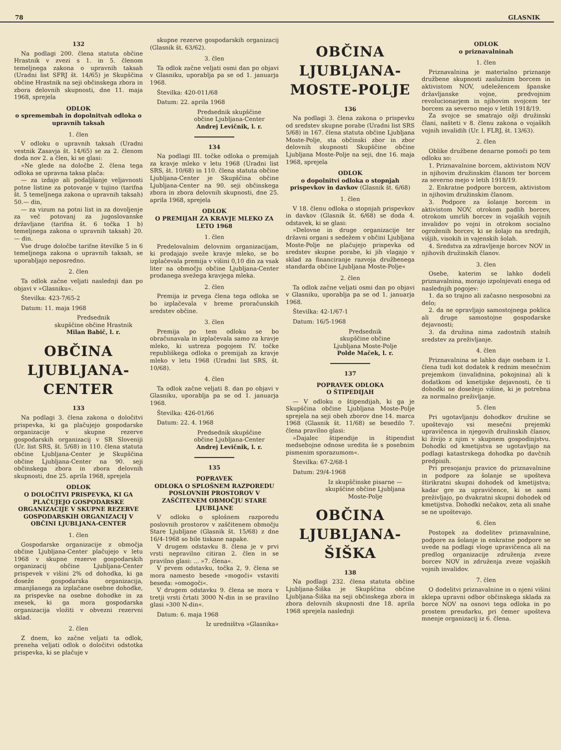78 GLASNIK
132
Na podlagi 200. člena statuta občine Hrastnik v zvezi s 1. in 5. členom temeljnega zakona o upravnih taksah (Uradni list SFRJ št. 14/65) je Skupščina občine Hrastnik na seji občinskega zbora in zbora delovnih skupnosti, dne 11. maja 1968, sprejela
ODLOK
o spremembah in dopolnitvah odloka o upravnih taksah
1. člen
V odloku o upravnih taksah (Uradni vestnik Zasavja št. 14/65) se za 2. členom doda nov 2. a člen, ki se glasi:
»Ne glede na določbe 2. člena tega odloka se upravna taksa plača:
— za izdajo ali podaljšanje veljavnosti potne listine za potovanje v tujino (tarifna št. 5 temeljnega zakona o upravnih taksah) 50.— din,
— za vizum na potni list in za dovoljenje za več potovanj za jugoslovanske državljane (tarifna št. 6 točka 1 b) temeljnega zakona o upravnih taksah) 20.— din.
Vse druge določbe tarifne številke 5 in 6 temeljnega zakona o upravnih taksah, se uporabljajo neposredno.
2. člen
Ta odlok začne veljati naslednji dan po objavi v »Glasniku«.
Številka: 423-7/65-2
Datum: 11. maja 1968
Predsednik
skupščine občine Hrastnik
Milan Babič, l. r.
OBČINA
LJUBLJANA-
CENTER
133
Na podlagi 3. člena zakona o določitvi prispevka, ki ga plačujejo gospodarske organizacije v skupne rezerve gospodarskih organizacij v SR Sloveniji (Ur. list SRS, št. 5/68) in 110. člena statuta občine Ljubljana-Center je Skupščina občine Ljubljana-Center na 90. seji občinskega zbora in zbora delovnih skupnosti, dne 25. aprila 1968, sprejela
ODLOK
O DOLOČITVI PRISPEVKA, KI GA PLAČUJEJO GOSPODARSKE ORGANIZACIJE V SKUPNE REZERVE GOSPODARSKIH ORGANIZACIJ V OBČINI LJUBLJANA-CENTER
1. člen
Gospodarske organizacije z območja občine Ljubljana-Center plačujejo v letu 1968 v skupne rezerve gospodarskih organizacij občine Ljubljana-Center prispevek v višini 2% od dohodka, ki ga doseže gospodarska organizacija, zmanjšanega za izplačane osebne dohodke, za prispevke na osebne dohodke in za znesek, ki ga mora gospodarska organizacija vložiti v obvezni rezervni sklad.
2. člen
Z dnem, ko začne veljati ta odlok, preneha veljati odlok o določitvi odstotka prispevka, ki se plačuje v
skupne rezerve gospodarskih organizacij (Glasnik št. 63/62).
3. člen
Ta odlok začne veljati osmi dan po objavi v Glasniku, uporablja pa se od 1. januarja 1968.
Številka: 420-011/68
Datum: 22. aprila 1968
Predsednik skupščine
občine Ljubljana-Center
Andrej Levičnik, l. r.
134
Na podlagi III. točke odloka o premijah za kravje mleko v letu 1968 (Uradni list SRS, št. 10/68) in 110. člena statuta občine Ljubljana-Center je Skupščina občine Ljubljana-Center na 90. seji občinskega zbora in zbora delovnih skupnosti, dne 25. aprila 1968, sprejela
ODLOK
O PREMIJAH ZA KRAVJE MLEKO ZA LETO 1968
1. člen
Predelovalnim delovnim organizacijam, ki prodajajo sveže kravje mleko, se bo izplačevala premija v višini 0,10 din za vsak liter na območju občine Ljubljana-Center prodanega svežega kravjega mleka.
2. člen
Premija iz prvega člena tega odloka se bo izplačevala v breme proračunskih sredstev občine.
3. člen
Premija po tem odloku se bo obračunavala in izplačevala samo za kravje mleko, ki ustreza pogojem IV. točke republiškega odloka o premijah za kravje mleko v letu 1968 (Uradni list SRS, št. 10/68).
4. člen
Ta odlok začne veljati 8. dan po objavi v Glasniku, uporablja pa se od 1. januarja 1968.
Številka: 426-01/66
Datum: 22. 4. 1968
Predsednik skupščine
občine Ljubljana-Center
Andrej Levičnik, l. r.
135
POPRAVEK
ODLOKA O SPLOŠNEM RAZPOREDU POSLOVNIH PROSTOROV V ZAŠČITENEM OBMOČJU STARE LJUBLJANE
V odloku o splošnem razporedu poslovnih prostorov v zaščitenem območju Stare Ljubljane (Glasnik št. 15/68) z dne 16/4-1968 so bile tiskane napake.
V drugem odstavku 8. člena je v prvi vrsti nepravilno citiran 2. člen in se pravilno glasi: ... »7. člena«.
V prvem odstavku, točka 2, 9. člena se mora namesto besede »mogoči« vstaviti beseda: »omogoči«.
V drugem odstavku 9. člena se mora v tretji vrsti črtati 3000 N-din in se pravilno glasi »300 N-din«.
Datum: 6. maja 1968
Iz uredništva »Glasnika«
OBČINA
LJUBLJANA-
MOSTE-POLJE
136
Na podlagi 3. člena zakona o prispevku od sredstev skupne porabe (Uradni list SRS 5/68) in 167. člena statuta občine Ljubljana Moste-Polje, sta občinski zbor in zbor delovnih skupnosti Skupščine občine Ljubljana Moste-Polje na seji, dne 16. maja 1968, sprejela
ODLOK
o dopolnitvi odloka o stopnjah prispevkov in davkov (Glasnik št. 6/68)
1. člen
V 18. členu odloka o stopnjah prispevkov in davkov (Glasnik št. 6/68) se doda 4. odstavek, ki se glasi:
»Delovne in druge organizacije ter državni organi s sedežem v občini Ljubljana Moste-Polje ne plačujejo prispevka od sredstev skupne porabe, ki jih vlagajo v sklad za financiranje razvoja družbenega standarda občine Ljubljana Moste-Polje«
2. člen
Ta odlok začne veljati osmi dan po objavi v Glasniku, uporablja pa se od 1. januarja 1968.
Številka: 42-1/67-1
Datum: 16/5-1968
Predsednik
skupščine občine
Ljubljana Moste-Polje
Polde Maček, l. r.
137
POPRAVEK ODLOKA
O ŠTIPEDIJAH
— V odloku o štipendijah, ki ga je Skupščina občine Ljubljana Moste-Polje sprejela na seji obeh zborov dne 14. marca 1968 (Glasnik št. 11/68) se besedilo 7. člena pravilno glasi:
»Dajalec štipendije in štipendist medsebojne odnose uredita še s posebnim pismenim sporazumom«.
Številka: 67-2/68-1
Datum: 29/4-1968
Iz skupščinske pisarne —
skupščine občine Ljubljana
Moste-Polje
OBČINA
LJUBLJANA-
ŠIŠKA
138
Na podlagi 232. člena statuta občine Ljubljana-Šiška je Skupščina občine Ljubljana-Šiška na seji občinskega zbora in zbora delovnih skupnosti dne 18. aprila 1968 sprejela naslednji
ODLOK
o priznavalninah
1. člen
Priznavalnina je materialno priznanje družbene skupnosti zaslužnim borcem in aktivistom NOV, udeležencem španske državljanske vojne, predvojnim revolucionarjem in njihovim svojcem ter borcem za severno mejo v letih 1918/19.
Za svojce se smatrajo ožji družinski člani, našteti v 8. členu zakona o vojaških vojnih invalidih (Ur. l. FLRJ, št. 13/63).
2. člen
Oblike družbene denarne pomoči po tem odloku so:
1. Priznavalnine borcem, aktivistom NOV in njihovim družinskim članom ter borcem za severno mejo v letih 1918/19.
2. Enkratne podpore borcem, aktivistom in njihovim družinskim članom.
3. Podpore za šolanje borcem in aktivistom NOV, otrokom padlih borcev, otrokom umrlih borcev in vojaških vojnih invalidov po vojni in otrokom socialno ogroženih borcev, ki se šolajo na srednjih, višjih, visokih in vajenskih šolah.
4. Sredstva za zdravljenje borcev NOV in njihovih družinskih članov.
3. člen
Osebe, katerim se lahko dodeli priznavalnina, morajo izpolnjevati enega od naslednjih pogojev:
1. da so trajno ali začasno nesposobni za delo;
2. da ne opravljajo samostojnega poklica ali druge samostojne gospodarske dejavnosti;
3. da družina nima zadostnih stalnih sredstev za preživljanje.
4. člen
Priznavalnina se lahko daje osebam iz 1. člena tudi kot dodatek k rednim mesečnim prejemkom (invalidnina, pokojnina) ali k dodatkom od kmetijske dejavnosti, če ti dohodki ne dosežejo višine, ki je potrebna za normalno preživljanje.
5. člen
Pri ugotavljanju dohodkov družine se upoštevajo vsi mesečni prejemki upravičenca in njegovih družinskih članov, ki živijo z njim v skupnem gospodinjstvu. Dohodki od kmetijstva se ugotavljajo na podlagi katastrskega dohodka po davčnih predpisih.
Pri presojanju pravice do priznavalnine in podpore za šolanje se upošteva štirikratni skupni dohodek od kmetijstva; kadar gre za upravičence, ki se sami preživljajo, po dvakratni skupni dohodek od kmetijstva. Dohodki nečakov, zeta ali snahe se ne upoštevajo.
6. člen
Postopek za dodelitev priznavalnine, podpore za šolanje in enkratne podpore se uvede na podlagi vloge upravičenca ali na predlog organizacije združenja zveze borcev NOV in združenja zveze vojaških vojnih invalidov.
7. člen
O dodelitvi priznavalnine in o njeni višini sklepa upravni odbor občinskega sklada za borce NOV na osnovi tega odloka in po prostem preudarku, pri čemer upošteva mnenje organizacij iz 6. člena.